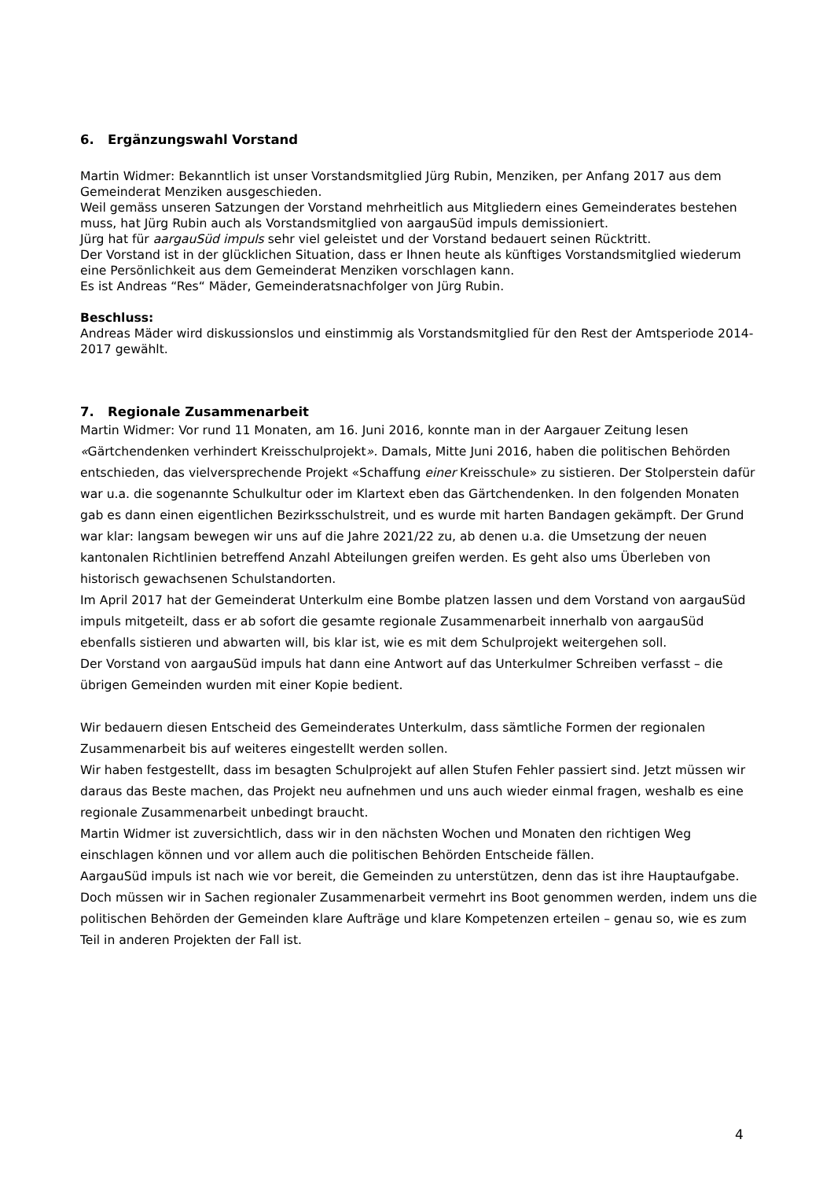6. Ergänzungswahl Vorstand
Martin Widmer: Bekanntlich ist unser Vorstandsmitglied Jürg Rubin, Menziken, per Anfang 2017 aus dem Gemeinderat Menziken ausgeschieden.
Weil gemäss unseren Satzungen der Vorstand mehrheitlich aus Mitgliedern eines Gemeinderates bestehen muss, hat Jürg Rubin auch als Vorstandsmitglied von aargauSüd impuls demissioniert.
Jürg hat für aargauSüd impuls sehr viel geleistet und der Vorstand bedauert seinen Rücktritt.
Der Vorstand ist in der glücklichen Situation, dass er Ihnen heute als künftiges Vorstandsmitglied wiederum eine Persönlichkeit aus dem Gemeinderat Menziken vorschlagen kann.
Es ist Andreas “Res“ Mäder, Gemeinderatsnachfolger von Jürg Rubin.
Beschluss:
Andreas Mäder wird diskussionslos und einstimmig als Vorstandsmitglied für den Rest der Amtsperiode 2014-2017 gewählt.
7. Regionale Zusammenarbeit
Martin Widmer: Vor rund 11 Monaten, am 16. Juni 2016, konnte man in der Aargauer Zeitung lesen «Gärtchendenken verhindert Kreisschulprojekt». Damals, Mitte Juni 2016, haben die politischen Behörden entschieden, das vielversprechende Projekt «Schaffung einer Kreisschule» zu sistieren. Der Stolperstein dafür war u.a. die sogenannte Schulkultur oder im Klartext eben das Gärtchendenken. In den folgenden Monaten gab es dann einen eigentlichen Bezirksschulstreit, und es wurde mit harten Bandagen gekämpft. Der Grund war klar: langsam bewegen wir uns auf die Jahre 2021/22 zu, ab denen u.a. die Umsetzung der neuen kantonalen Richtlinien betreffend Anzahl Abteilungen greifen werden. Es geht also ums Überleben von historisch gewachsenen Schulstandorten.
Im April 2017 hat der Gemeinderat Unterkulm eine Bombe platzen lassen und dem Vorstand von aargauSüd impuls mitgeteilt, dass er ab sofort die gesamte regionale Zusammenarbeit innerhalb von aargauSüd ebenfalls sistieren und abwarten will, bis klar ist, wie es mit dem Schulprojekt weitergehen soll.
Der Vorstand von aargauSüd impuls hat dann eine Antwort auf das Unterkulmer Schreiben verfasst – die übrigen Gemeinden wurden mit einer Kopie bedient.
Wir bedauern diesen Entscheid des Gemeinderates Unterkulm, dass sämtliche Formen der regionalen Zusammenarbeit bis auf weiteres eingestellt werden sollen.
Wir haben festgestellt, dass im besagten Schulprojekt auf allen Stufen Fehler passiert sind. Jetzt müssen wir daraus das Beste machen, das Projekt neu aufnehmen und uns auch wieder einmal fragen, weshalb es eine regionale Zusammenarbeit unbedingt braucht.
Martin Widmer ist zuversichtlich, dass wir in den nächsten Wochen und Monaten den richtigen Weg einschlagen können und vor allem auch die politischen Behörden Entscheide fällen.
AargauSüd impuls ist nach wie vor bereit, die Gemeinden zu unterstützen, denn das ist ihre Hauptaufgabe.
Doch müssen wir in Sachen regionaler Zusammenarbeit vermehrt ins Boot genommen werden, indem uns die politischen Behörden der Gemeinden klare Aufträge und klare Kompetenzen erteilen – genau so, wie es zum Teil in anderen Projekten der Fall ist.
4